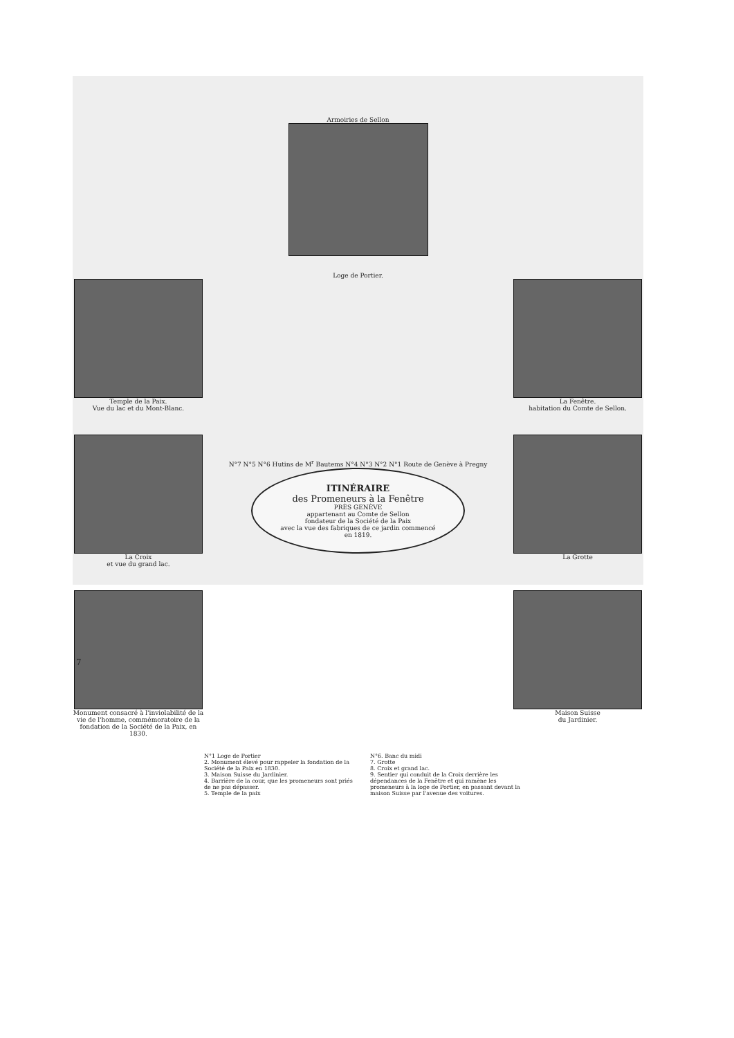Armoiries de Sellon
Loge de Portier.
Temple de la Paix.
Vue du lac et du Mont-Blanc.
La Croix
et vue du grand lac.
Monument consacré à l'inviolabilité de la vie de l'homme, commémoratoire de la fondation de la Société de la Paix, en 1830.
N°7 N°5 N°6 Hutins de M<sup>r</sup> Bautems N°4 N°3 N°2 N°1 Route de Genève à Pregny
ITINÉRAIRE
des Promeneurs à la Fenêtre
PRÈS GENÈVE
appartenant au Comte de Sellon
fondateur de la Société de la Paix
avec la vue des fabriques de ce jardin commencé
en 1819.
La Fenêtre.
habitation du Comte de Sellon.
La Grotte
Maison Suisse
du Jardinier.
N°1 Loge de Portier
2. Monument élevé pour rappeler la fondation de la Société de la Paix en 1830.
3. Maison Suisse du Jardinier.
4. Barrière de la cour, que les promeneurs sont priés de ne pas dépasser.
5. Temple de la paix
N°6. Banc du midi
7. Grotte
8. Croix et grand lac.
9. Sentier qui conduit de la Croix derrière les dépendances de la Fenêtre et qui ramène les promeneurs à la loge de Portier, en passant devant la maison Suisse par l'avenue des voitures.
7